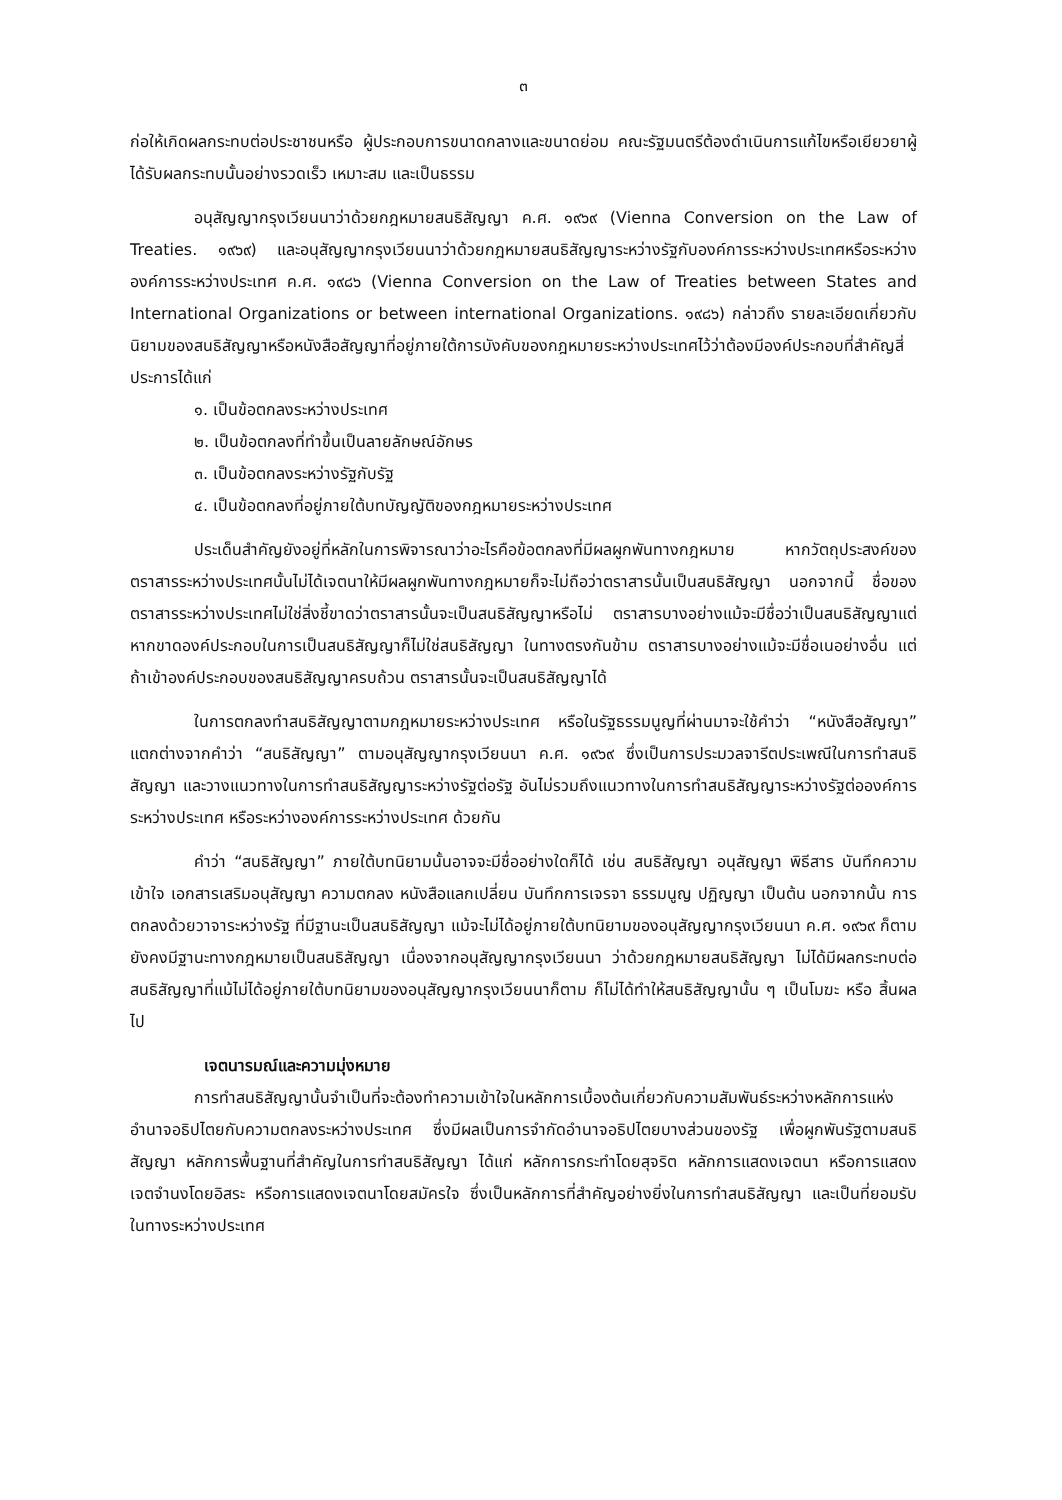๓
ก่อให้เกิดผลกระทบต่อประชาชนหรือ ผู้ประกอบการขนาดกลางและขนาดย่อม คณะรัฐมนตรีต้องดำเนินการแก้ไขหรือเยียวยาผู้ได้รับผลกระทบนั้นอย่างรวดเร็ว เหมาะสม และเป็นธรรม
อนุสัญญากรุงเวียนนาว่าด้วยกฎหมายสนธิสัญญา ค.ศ. ๑๙๖๙ (Vienna Conversion on the Law of Treaties. ๑๙๖๙) และอนุสัญญากรุงเวียนนาว่าด้วยกฎหมายสนธิสัญญาระหว่างรัฐกับองค์การระหว่างประเทศหรือระหว่างองค์การระหว่างประเทศ ค.ศ. ๑๙๘๖ (Vienna Conversion on the Law of Treaties between States and International Organizations or between international Organizations. ๑๙๘๖) กล่าวถึง รายละเอียดเกี่ยวกับนิยามของสนธิสัญญาหรือหนังสือสัญญาที่อยู่ภายใต้การบังคับของกฎหมายระหว่างประเทศไว้ว่าต้องมีองค์ประกอบที่สำคัญสี่ประการได้แก่
๑. เป็นข้อตกลงระหว่างประเทศ
๒. เป็นข้อตกลงที่ทำขึ้นเป็นลายลักษณ์อักษร
๓. เป็นข้อตกลงระหว่างรัฐกับรัฐ
๔. เป็นข้อตกลงที่อยู่ภายใต้บทบัญญัติของกฎหมายระหว่างประเทศ
ประเด็นสำคัญยังอยู่ที่หลักในการพิจารณาว่าอะไรคือข้อตกลงที่มีผลผูกพันทางกฎหมาย หากวัตถุประสงค์ของตราสารระหว่างประเทศนั้นไม่ได้เจตนาให้มีผลผูกพันทางกฎหมายก็จะไม่ถือว่าตราสารนั้นเป็นสนธิสัญญา นอกจากนี้ ชื่อของตราสารระหว่างประเทศไม่ใช่สิ่งชี้ขาดว่าตราสารนั้นจะเป็นสนธิสัญญาหรือไม่ ตราสารบางอย่างแม้จะมีชื่อว่าเป็นสนธิสัญญาแต่หากขาดองค์ประกอบในการเป็นสนธิสัญญาก็ไม่ใช่สนธิสัญญา ในทางตรงกันข้าม ตราสารบางอย่างแม้จะมีชื่อเนอย่างอื่น แต่ถ้าเข้าองค์ประกอบของสนธิสัญญาครบถ้วน ตราสารนั้นจะเป็นสนธิสัญญาได้
ในการตกลงทำสนธิสัญญาตามกฎหมายระหว่างประเทศ หรือในรัฐธรรมนูญที่ผ่านมาจะใช้คำว่า “หนังสือสัญญา” แตกต่างจากคำว่า “สนธิสัญญา” ตามอนุสัญญากรุงเวียนนา ค.ศ. ๑๙๖๙ ซึ่งเป็นการประมวลจารีตประเพณีในการทำสนธิสัญญา และวางแนวทางในการทำสนธิสัญญาระหว่างรัฐต่อรัฐ อันไม่รวมถึงแนวทางในการทำสนธิสัญญาระหว่างรัฐต่อองค์การระหว่างประเทศ หรือระหว่างองค์การระหว่างประเทศ ด้วยกัน
คำว่า “สนธิสัญญา” ภายใต้บทนิยามนั้นอาจจะมีชื่ออย่างใดก็ได้ เช่น สนธิสัญญา อนุสัญญา พิธีสาร บันทึกความเข้าใจ เอกสารเสริมอนุสัญญา ความตกลง หนังสือแลกเปลี่ยน บันทึกการเจรจา ธรรมนูญ ปฏิญญา เป็นต้น นอกจากนั้น การตกลงด้วยวาจาระหว่างรัฐ ที่มีฐานะเป็นสนธิสัญญา แม้จะไม่ได้อยู่ภายใต้บทนิยามของอนุสัญญากรุงเวียนนา ค.ศ. ๑๙๖๙ ก็ตามยังคงมีฐานะทางกฎหมายเป็นสนธิสัญญา เนื่องจากอนุสัญญากรุงเวียนนา ว่าด้วยกฎหมายสนธิสัญญา ไม่ได้มีผลกระทบต่อสนธิสัญญาที่แม้ไม่ได้อยู่ภายใต้บทนิยามของอนุสัญญากรุงเวียนนาก็ตาม ก็ไม่ได้ทำให้สนธิสัญญานั้น ๆ เป็นโมฆะ หรือ สิ้นผลไป
เจตนารมณ์และความมุ่งหมาย
การทำสนธิสัญญานั้นจำเป็นที่จะต้องทำความเข้าใจในหลักการเบื้องต้นเกี่ยวกับความสัมพันธ์ระหว่างหลักการแห่งอำนาจอธิปไตยกับความตกลงระหว่างประเทศ ซึ่งมีผลเป็นการจำกัดอำนาจอธิปไตยบางส่วนของรัฐ เพื่อผูกพันรัฐตามสนธิสัญญา หลักการพื้นฐานที่สำคัญในการทำสนธิสัญญา ได้แก่ หลักการกระทำโดยสุจริต หลักการแสดงเจตนา หรือการแสดงเจตจำนงโดยอิสระ หรือการแสดงเจตนาโดยสมัครใจ ซึ่งเป็นหลักการที่สำคัญอย่างยิ่งในการทำสนธิสัญญา และเป็นที่ยอมรับในทางระหว่างประเทศ